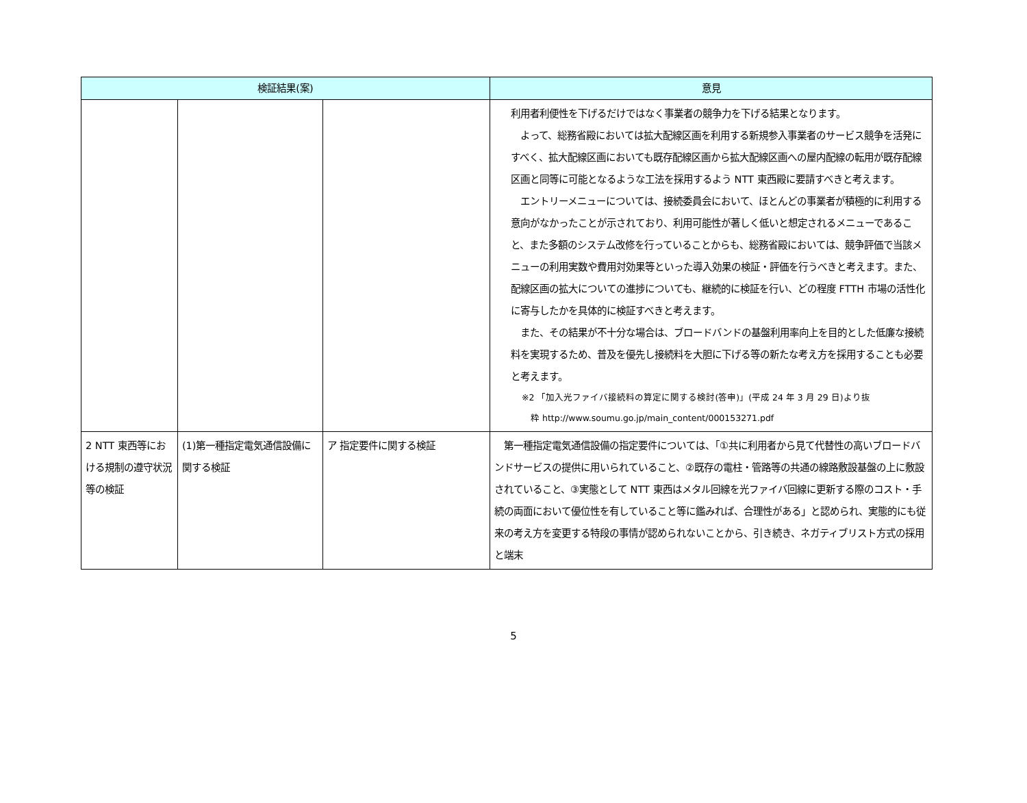| 検証結果(案) | | | 意見 |
| --- | --- | --- | --- |
| | | | 利用者利便性を下げるだけではなく事業者の競争力を下げる結果となります。 よって、総務省殿においては拡大配線区画を利用する新規参入事業者のサービス競争を活発にすべく、拡大配線区画においても既存配線区画から拡大配線区画への屋内配線の転用が既存配線区画と同等に可能となるような工法を採用するよう NTT 東西殿に要請すべきと考えます。 エントリーメニューについては、接続委員会において、ほとんどの事業者が積極的に利用する意向がなかったことが示されており、利用可能性が著しく低いと想定されるメニューであること、また多額のシステム改修を行っていることからも、総務省殿においては、競争評価で当該メニューの利用実数や費用対効果等といった導入効果の検証・評価を行うべきと考えます。また、配線区画の拡大についての進捗についても、継続的に検証を行い、どの程度 FTTH 市場の活性化に寄与したかを具体的に検証すべきと考えます。 また、その結果が不十分な場合は、ブロードバンドの基盤利用率向上を目的とした低廉な接続料を実現するため、普及を優先し接続料を大胆に下げる等の新たな考え方を採用することも必要と考えます。 ※2 「加入光ファイバ接続料の算定に関する検討(答申)」(平成 24 年 3 月 29 日)より抜 粋 http://www.soumu.go.jp/main_content/000153271.pdf |
| 2 NTT 東西等における規制の遵守状況等の検証 | (1)第一種指定電気通信設備に関する検証 | ア 指定要件に関する検証 | 第一種指定電気通信設備の指定要件については、「①共に利用者から見て代替性の高いブロードバンドサービスの提供に用いられていること、②既存の電柱・管路等の共通の線路敷設基盤の上に敷設されていること、③実態として NTT 東西はメタル回線を光ファイバ回線に更新する際のコスト・手続の両面において優位性を有していること等に鑑みれば、合理性がある」と認められ、実態的にも従来の考え方を変更する特段の事情が認められないことから、引き続き、ネガティブリスト方式の採用と端末 |
5